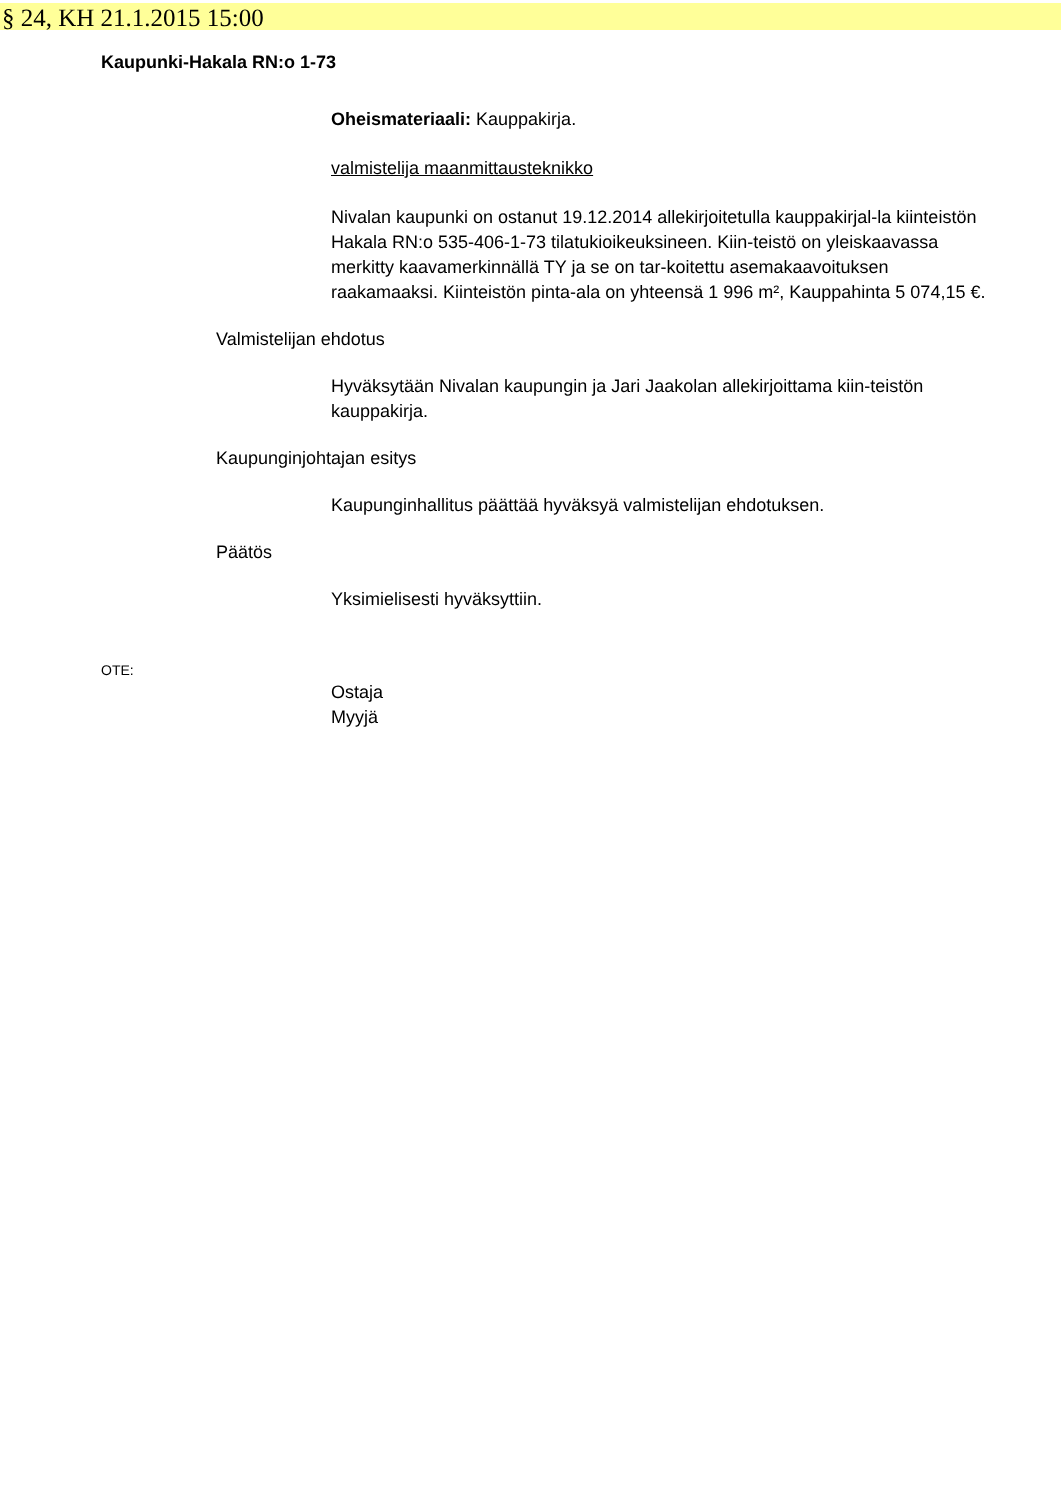§ 24, KH 21.1.2015 15:00
Kaupunki-Hakala RN:o 1-73
Oheismateriaali: Kauppakirja.
valmistelija maanmittausteknikko
Nivalan kaupunki on ostanut 19.12.2014 allekirjoitetulla kauppakirjal-la kiinteistön Hakala RN:o 535-406-1-73 tilatukioikeuksineen. Kiin-teistö on yleiskaavassa merkitty kaavamerkinnällä TY ja se on tar-koitettu asemakaavoituksen raakamaaksi. Kiinteistön pinta-ala on yhteensä 1 996 m², Kauppahinta 5 074,15 €.
Valmistelijan ehdotus
Hyväksytään Nivalan kaupungin ja Jari Jaakolan allekirjoittama kiin-teistön kauppakirja.
Kaupunginjohtajan esitys
Kaupunginhallitus päättää hyväksyä valmistelijan ehdotuksen.
Päätös
Yksimielisesti hyväksyttiin.
OTE:
Ostaja
Myyjä